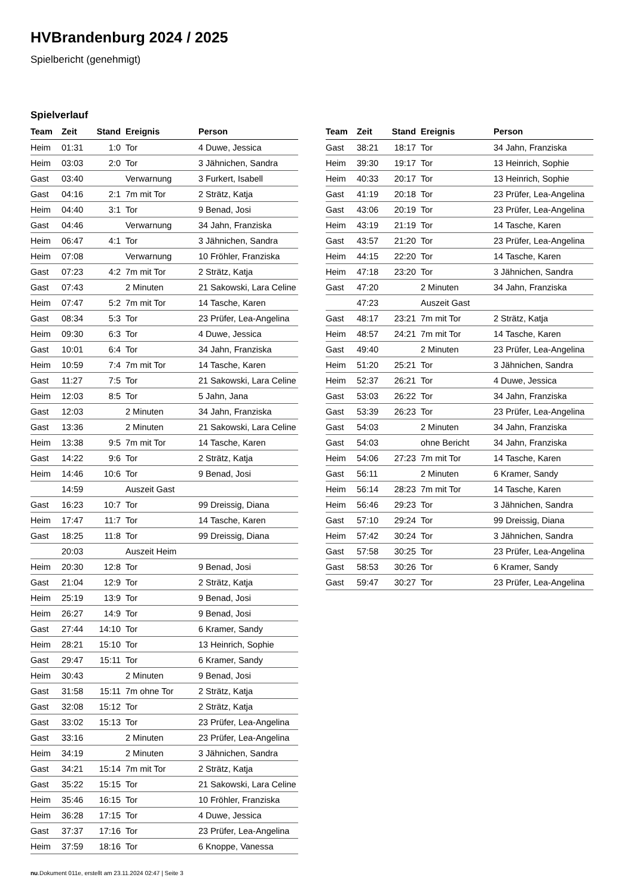HVBrandenburg 2024 / 2025
Spielbericht (genehmigt)
Spielverlauf
| Team | Zeit | Stand | Ereignis | Person |
| --- | --- | --- | --- | --- |
| Heim | 01:31 | 1:0 | Tor | 4 Duwe, Jessica |
| Heim | 03:03 | 2:0 | Tor | 3 Jähnichen, Sandra |
| Gast | 03:40 | | Verwarnung | 3 Furkert, Isabell |
| Gast | 04:16 | 2:1 | 7m mit Tor | 2 Strätz, Katja |
| Heim | 04:40 | 3:1 | Tor | 9 Benad, Josi |
| Gast | 04:46 | | Verwarnung | 34 Jahn, Franziska |
| Heim | 06:47 | 4:1 | Tor | 3 Jähnichen, Sandra |
| Heim | 07:08 | | Verwarnung | 10 Fröhler, Franziska |
| Gast | 07:23 | 4:2 | 7m mit Tor | 2 Strätz, Katja |
| Gast | 07:43 | | 2 Minuten | 21 Sakowski, Lara Celine |
| Heim | 07:47 | 5:2 | 7m mit Tor | 14 Tasche, Karen |
| Gast | 08:34 | 5:3 | Tor | 23 Prüfer, Lea-Angelina |
| Heim | 09:30 | 6:3 | Tor | 4 Duwe, Jessica |
| Gast | 10:01 | 6:4 | Tor | 34 Jahn, Franziska |
| Heim | 10:59 | 7:4 | 7m mit Tor | 14 Tasche, Karen |
| Gast | 11:27 | 7:5 | Tor | 21 Sakowski, Lara Celine |
| Heim | 12:03 | 8:5 | Tor | 5 Jahn, Jana |
| Gast | 12:03 | | 2 Minuten | 34 Jahn, Franziska |
| Gast | 13:36 | | 2 Minuten | 21 Sakowski, Lara Celine |
| Heim | 13:38 | 9:5 | 7m mit Tor | 14 Tasche, Karen |
| Gast | 14:22 | 9:6 | Tor | 2 Strätz, Katja |
| Heim | 14:46 | 10:6 | Tor | 9 Benad, Josi |
| | 14:59 | | Auszeit Gast | |
| Gast | 16:23 | 10:7 | Tor | 99 Dreissig, Diana |
| Heim | 17:47 | 11:7 | Tor | 14 Tasche, Karen |
| Gast | 18:25 | 11:8 | Tor | 99 Dreissig, Diana |
| | 20:03 | | Auszeit Heim | |
| Heim | 20:30 | 12:8 | Tor | 9 Benad, Josi |
| Gast | 21:04 | 12:9 | Tor | 2 Strätz, Katja |
| Heim | 25:19 | 13:9 | Tor | 9 Benad, Josi |
| Heim | 26:27 | 14:9 | Tor | 9 Benad, Josi |
| Gast | 27:44 | 14:10 | Tor | 6 Kramer, Sandy |
| Heim | 28:21 | 15:10 | Tor | 13 Heinrich, Sophie |
| Gast | 29:47 | 15:11 | Tor | 6 Kramer, Sandy |
| Heim | 30:43 | | 2 Minuten | 9 Benad, Josi |
| Gast | 31:58 | 15:11 | 7m ohne Tor | 2 Strätz, Katja |
| Gast | 32:08 | 15:12 | Tor | 2 Strätz, Katja |
| Gast | 33:02 | 15:13 | Tor | 23 Prüfer, Lea-Angelina |
| Gast | 33:16 | | 2 Minuten | 23 Prüfer, Lea-Angelina |
| Heim | 34:19 | | 2 Minuten | 3 Jähnichen, Sandra |
| Gast | 34:21 | 15:14 | 7m mit Tor | 2 Strätz, Katja |
| Gast | 35:22 | 15:15 | Tor | 21 Sakowski, Lara Celine |
| Heim | 35:46 | 16:15 | Tor | 10 Fröhler, Franziska |
| Heim | 36:28 | 17:15 | Tor | 4 Duwe, Jessica |
| Gast | 37:37 | 17:16 | Tor | 23 Prüfer, Lea-Angelina |
| Heim | 37:59 | 18:16 | Tor | 6 Knoppe, Vanessa |
| Team | Zeit | Stand | Ereignis | Person |
| --- | --- | --- | --- | --- |
| Gast | 38:21 | 18:17 | Tor | 34 Jahn, Franziska |
| Heim | 39:30 | 19:17 | Tor | 13 Heinrich, Sophie |
| Heim | 40:33 | 20:17 | Tor | 13 Heinrich, Sophie |
| Gast | 41:19 | 20:18 | Tor | 23 Prüfer, Lea-Angelina |
| Gast | 43:06 | 20:19 | Tor | 23 Prüfer, Lea-Angelina |
| Heim | 43:19 | 21:19 | Tor | 14 Tasche, Karen |
| Gast | 43:57 | 21:20 | Tor | 23 Prüfer, Lea-Angelina |
| Heim | 44:15 | 22:20 | Tor | 14 Tasche, Karen |
| Heim | 47:18 | 23:20 | Tor | 3 Jähnichen, Sandra |
| Gast | 47:20 | | 2 Minuten | 34 Jahn, Franziska |
| | 47:23 | | Auszeit Gast | |
| Gast | 48:17 | 23:21 | 7m mit Tor | 2 Strätz, Katja |
| Heim | 48:57 | 24:21 | 7m mit Tor | 14 Tasche, Karen |
| Gast | 49:40 | | 2 Minuten | 23 Prüfer, Lea-Angelina |
| Heim | 51:20 | 25:21 | Tor | 3 Jähnichen, Sandra |
| Heim | 52:37 | 26:21 | Tor | 4 Duwe, Jessica |
| Gast | 53:03 | 26:22 | Tor | 34 Jahn, Franziska |
| Gast | 53:39 | 26:23 | Tor | 23 Prüfer, Lea-Angelina |
| Gast | 54:03 | | 2 Minuten | 34 Jahn, Franziska |
| Gast | 54:03 | | ohne Bericht | 34 Jahn, Franziska |
| Heim | 54:06 | 27:23 | 7m mit Tor | 14 Tasche, Karen |
| Gast | 56:11 | | 2 Minuten | 6 Kramer, Sandy |
| Heim | 56:14 | 28:23 | 7m mit Tor | 14 Tasche, Karen |
| Heim | 56:46 | 29:23 | Tor | 3 Jähnichen, Sandra |
| Gast | 57:10 | 29:24 | Tor | 99 Dreissig, Diana |
| Heim | 57:42 | 30:24 | Tor | 3 Jähnichen, Sandra |
| Gast | 57:58 | 30:25 | Tor | 23 Prüfer, Lea-Angelina |
| Gast | 58:53 | 30:26 | Tor | 6 Kramer, Sandy |
| Gast | 59:47 | 30:27 | Tor | 23 Prüfer, Lea-Angelina |
nu.Dokument 011e, erstellt am 23.11.2024 02:47 | Seite 3